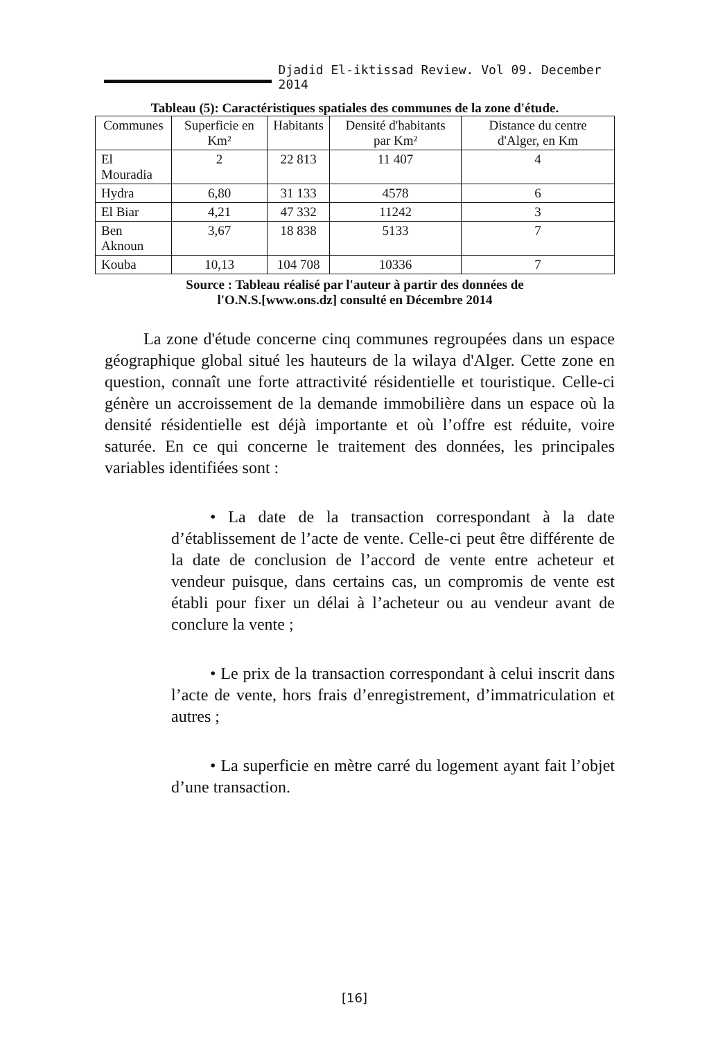Djadid El-iktissad Review. Vol 09. December 2014
Tableau (5): Caractéristiques spatiales des communes de la zone d'étude.
| Communes | Superficie en Km² | Habitants | Densité d'habitants par Km² | Distance du centre d'Alger, en Km |
| --- | --- | --- | --- | --- |
| El Mouradia | 2 | 22 813 | 11 407 | 4 |
| Hydra | 6,80 | 31 133 | 4578 | 6 |
| El Biar | 4,21 | 47 332 | 11242 | 3 |
| Ben Aknoun | 3,67 | 18 838 | 5133 | 7 |
| Kouba | 10,13 | 104 708 | 10336 | 7 |
Source : Tableau réalisé par l'auteur à partir des données de
l'O.N.S.[www.ons.dz] consulté en Décembre 2014
La zone d'étude concerne cinq communes regroupées dans un espace géographique global situé les hauteurs de la wilaya d'Alger. Cette zone en question, connaît une forte attractivité résidentielle et touristique. Celle-ci génère un accroissement de la demande immobilière dans un espace où la densité résidentielle est déjà importante et où l’offre est réduite, voire saturée. En ce qui concerne le traitement des données, les principales variables identifiées sont :
• La date de la transaction correspondant à la date d’établissement de l’acte de vente. Celle-ci peut être différente de la date de conclusion de l’accord de vente entre acheteur et vendeur puisque, dans certains cas, un compromis de vente est établi pour fixer un délai à l’acheteur ou au vendeur avant de conclure la vente ;
• Le prix de la transaction correspondant à celui inscrit dans l’acte de vente, hors frais d’enregistrement, d’immatriculation et autres ;
• La superficie en mètre carré du logement ayant fait l’objet d’une transaction.
[16]